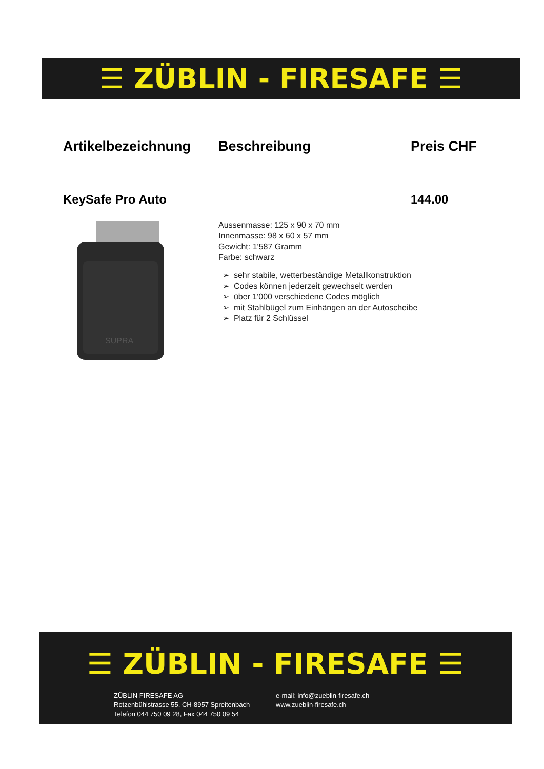☰ ZÜBLIN - FIRESAFE ☰
Artikelbezeichnung Beschreibung Preis CHF
KeySafe Pro Auto 144.00
SUPRA
Aussenmasse: 125 x 90 x 70 mm
Innenmasse: 98 x 60 x 57 mm
Gewicht: 1'587 Gramm
Farbe: schwarz
➢ sehr stabile, wetterbeständige Metallkonstruktion
➢ Codes können jederzeit gewechselt werden
➢ über 1'000 verschiedene Codes möglich
➢ mit Stahlbügel zum Einhängen an der Autoscheibe
➢ Platz für 2 Schlüssel
☰ ZÜBLIN - FIRESAFE ☰
ZÜBLIN FIRESAFE AG
Rotzenbühlstrasse 55, CH-8957 Spreitenbach
Telefon 044 750 09 28, Fax 044 750 09 54
e-mail: info@zueblin-firesafe.ch
www.zueblin-firesafe.ch